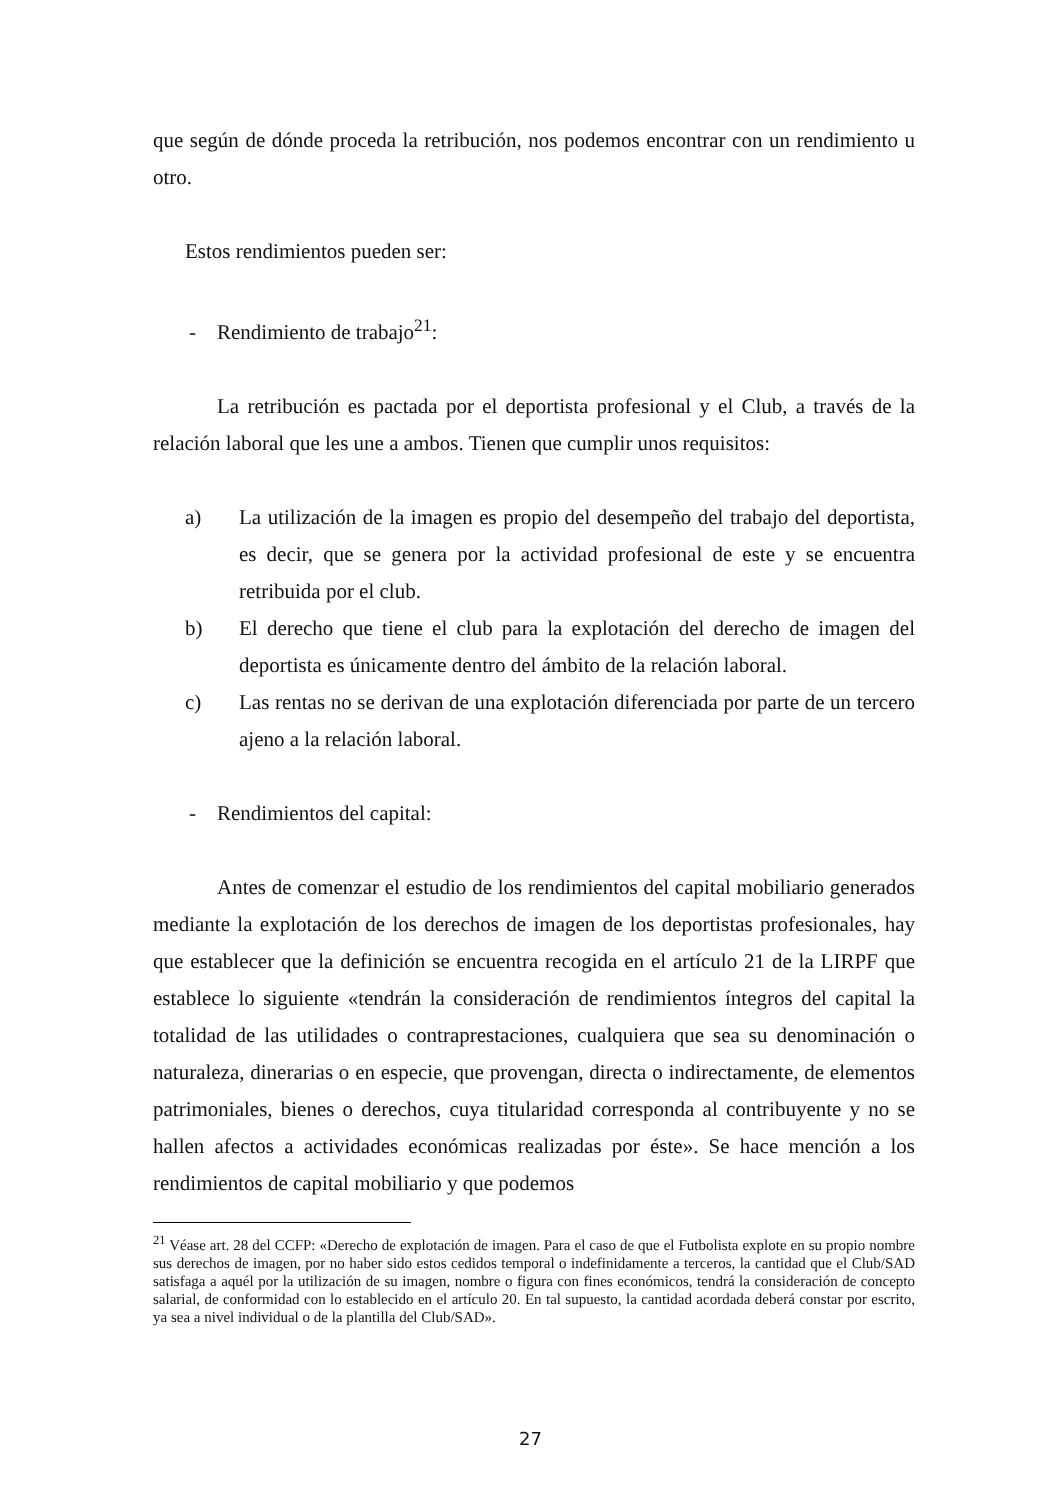que según de dónde proceda la retribución, nos podemos encontrar con un rendimiento u otro.
Estos rendimientos pueden ser:
- Rendimiento de trabajo<sup>21</sup>:
La retribución es pactada por el deportista profesional y el Club, a través de la relación laboral que les une a ambos. Tienen que cumplir unos requisitos:
a) La utilización de la imagen es propio del desempeño del trabajo del deportista, es decir, que se genera por la actividad profesional de este y se encuentra retribuida por el club.
b) El derecho que tiene el club para la explotación del derecho de imagen del deportista es únicamente dentro del ámbito de la relación laboral.
c) Las rentas no se derivan de una explotación diferenciada por parte de un tercero ajeno a la relación laboral.
- Rendimientos del capital:
Antes de comenzar el estudio de los rendimientos del capital mobiliario generados mediante la explotación de los derechos de imagen de los deportistas profesionales, hay que establecer que la definición se encuentra recogida en el artículo 21 de la LIRPF que establece lo siguiente «tendrán la consideración de rendimientos íntegros del capital la totalidad de las utilidades o contraprestaciones, cualquiera que sea su denominación o naturaleza, dinerarias o en especie, que provengan, directa o indirectamente, de elementos patrimoniales, bienes o derechos, cuya titularidad corresponda al contribuyente y no se hallen afectos a actividades económicas realizadas por éste». Se hace mención a los rendimientos de capital mobiliario y que podemos
<sup>21</sup> Véase art. 28 del CCFP: «Derecho de explotación de imagen. Para el caso de que el Futbolista explote en su propio nombre sus derechos de imagen, por no haber sido estos cedidos temporal o indefinidamente a terceros, la cantidad que el Club/SAD satisfaga a aquél por la utilización de su imagen, nombre o figura con fines económicos, tendrá la consideración de concepto salarial, de conformidad con lo establecido en el artículo 20. En tal supuesto, la cantidad acordada deberá constar por escrito, ya sea a nivel individual o de la plantilla del Club/SAD».
27